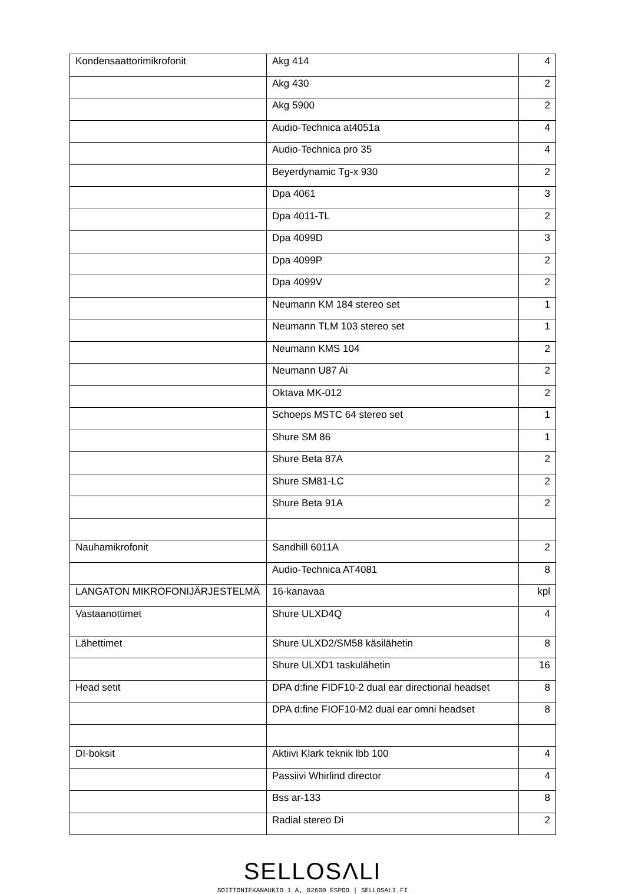| Kondensaattorimikrofonit | Akg 414 | 4 |
| | Akg 430 | 2 |
| | Akg 5900 | 2 |
| | Audio-Technica at4051a | 4 |
| | Audio-Technica pro 35 | 4 |
| | Beyerdynamic Tg-x 930 | 2 |
| | Dpa 4061 | 3 |
| | Dpa 4011-TL | 2 |
| | Dpa 4099D | 3 |
| | Dpa 4099P | 2 |
| | Dpa 4099V | 2 |
| | Neumann KM 184 stereo set | 1 |
| | Neumann TLM 103 stereo set | 1 |
| | Neumann KMS 104 | 2 |
| | Neumann U87 Ai | 2 |
| | Oktava MK-012 | 2 |
| | Schoeps MSTC 64 stereo set | 1 |
| | Shure SM 86 | 1 |
| | Shure Beta 87A | 2 |
| | Shure SM81-LC | 2 |
| | Shure Beta 91A | 2 |
| Nauhamikrofonit | Sandhill 6011A | 2 |
| | Audio-Technica AT4081 | 8 |
| LANGATON MIKROFONIJÄRJESTELMÄ | 16-kanavaa | kpl |
| Vastaanottimet | Shure ULXD4Q | 4 |
| Lähettimet | Shure ULXD2/SM58 käsilähetin | 8 |
| | Shure ULXD1 taskulähetin | 16 |
| Head setit | DPA d:fine FIDF10-2 dual ear directional headset | 8 |
| | DPA d:fine FIOF10-M2 dual ear omni headset | 8 |
| DI-boksit | Aktiivi Klark teknik lbb 100 | 4 |
| | Passiivi Whirlind director | 4 |
| | Bss ar-133 | 8 |
| | Radial stereo Di | 2 |
SELLOSΛLI
SOITTONIEKANAUKIO 1 A, 02600 ESPOO | SELLOSALI.FI